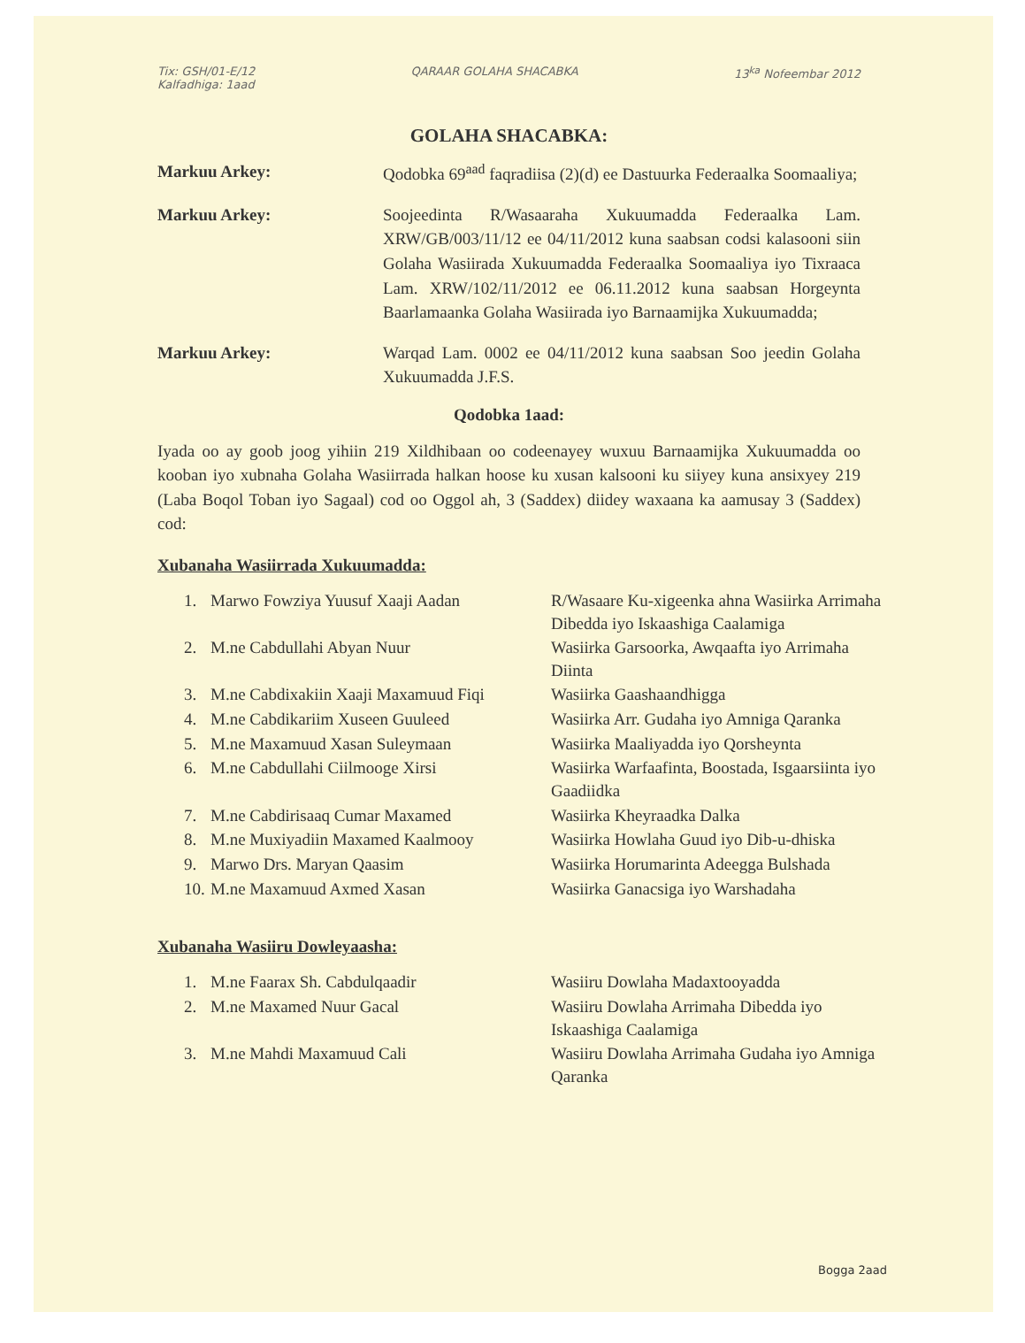Tix: GSH/01-E/12
Kalfadhiga: 1aad
QARAAR GOLAHA SHACABKA 13<sup>ka</sup> Nofeembar 2012
GOLAHA SHACABKA:
Markuu Arkey: Qodobka 69<sup>aad</sup> faqradiisa (2)(d) ee Dastuurka Federaalka Soomaaliya;
Markuu Arkey: Soojeedinta R/Wasaaraha Xukuumadda Federaalka Lam. XRW/GB/003/11/12 ee 04/11/2012 kuna saabsan codsi kalasooni siin Golaha Wasiirada Xukuumadda Federaalka Soomaaliya iyo Tixraaca Lam. XRW/102/11/2012 ee 06.11.2012 kuna saabsan Horgeynta Baarlamaanka Golaha Wasiirada iyo Barnaamijka Xukuumadda;
Markuu Arkey: Warqad Lam. 0002 ee 04/11/2012 kuna saabsan Soo jeedin Golaha Xukuumadda J.F.S.
Qodobka 1aad:
Iyada oo ay goob joog yihiin 219 Xildhibaan oo codeenayey wuxuu Barnaamijka Xukuumadda oo kooban iyo xubnaha Golaha Wasiirrada halkan hoose ku xusan kalsooni ku siiyey kuna ansixyey 219 (Laba Boqol Toban iyo Sagaal) cod oo Oggol ah, 3 (Saddex) diidey waxaana ka aamusay 3 (Saddex) cod:
Xubanaha Wasiirrada Xukuumadda:
| 1. | Marwo Fowziya Yuusuf Xaaji Aadan | R/Wasaare Ku-xigeenka ahna Wasiirka Arrimaha Dibedda iyo Iskaashiga Caalamiga |
| 2. | M.ne Cabdullahi Abyan Nuur | Wasiirka Garsoorka, Awqaafta iyo Arrimaha Diinta |
| 3. | M.ne Cabdixakiin Xaaji Maxamuud Fiqi | Wasiirka Gaashaandhigga |
| 4. | M.ne Cabdikariim Xuseen Guuleed | Wasiirka Arr. Gudaha iyo Amniga Qaranka |
| 5. | M.ne Maxamuud Xasan Suleymaan | Wasiirka Maaliyadda iyo Qorsheynta |
| 6. | M.ne Cabdullahi Ciilmooge Xirsi | Wasiirka Warfaafinta, Boostada, Isgaarsiinta iyo Gaadiidka |
| 7. | M.ne Cabdirisaaq Cumar Maxamed | Wasiirka Kheyraadka Dalka |
| 8. | M.ne Muxiyadiin Maxamed Kaalmooy | Wasiirka Howlaha Guud iyo Dib-u-dhiska |
| 9. | Marwo Drs. Maryan Qaasim | Wasiirka Horumarinta Adeegga Bulshada |
| 10. | M.ne Maxamuud Axmed Xasan | Wasiirka Ganacsiga iyo Warshadaha |
Xubanaha Wasiiru Dowleyaasha:
| 1. | M.ne Faarax Sh. Cabdulqaadir | Wasiiru Dowlaha Madaxtooyadda |
| 2. | M.ne Maxamed Nuur Gacal | Wasiiru Dowlaha Arrimaha Dibedda iyo Iskaashiga Caalamiga |
| 3. | M.ne Mahdi Maxamuud Cali | Wasiiru Dowlaha Arrimaha Gudaha iyo Amniga Qaranka |
Bogga 2aad